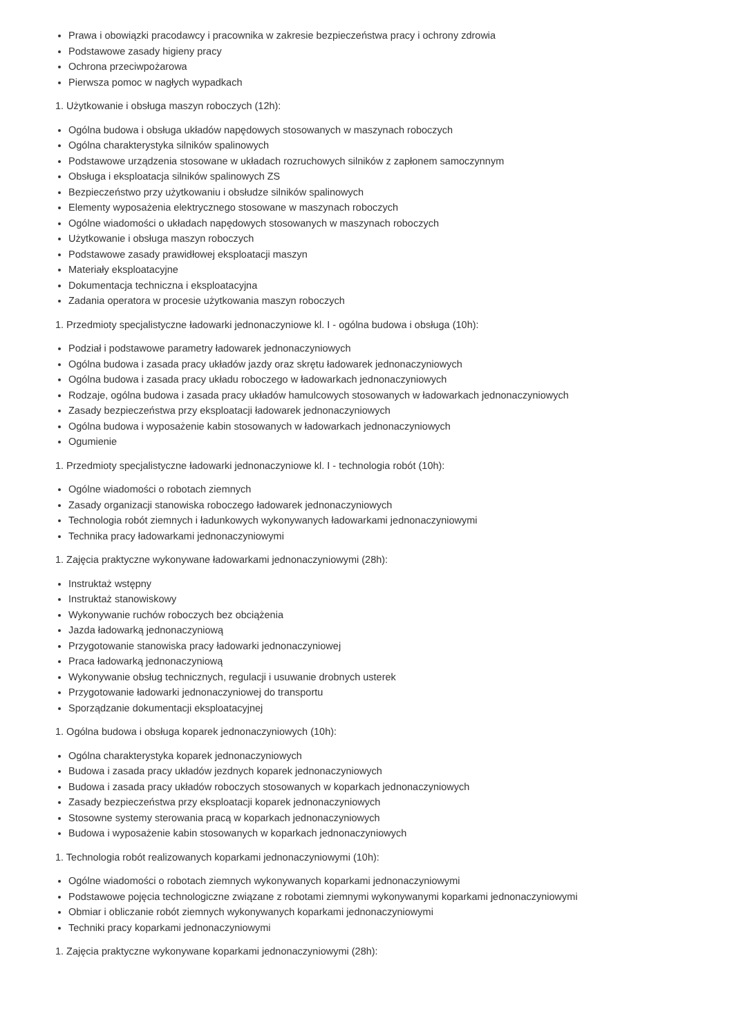Prawa i obowiązki pracodawcy i pracownika w zakresie bezpieczeństwa pracy i ochrony zdrowia
Podstawowe zasady higieny pracy
Ochrona przeciwpożarowa
Pierwsza pomoc w nagłych wypadkach
1. Użytkowanie i obsługa maszyn roboczych (12h):
Ogólna budowa i obsługa układów napędowych stosowanych w maszynach roboczych
Ogólna charakterystyka silników spalinowych
Podstawowe urządzenia stosowane w układach rozruchowych silników z zapłonem samoczynnym
Obsługa i eksploatacja silników spalinowych ZS
Bezpieczeństwo przy użytkowaniu i obsłudze silników spalinowych
Elementy wyposażenia elektrycznego stosowane w maszynach roboczych
Ogólne wiadomości o układach napędowych stosowanych w maszynach roboczych
Użytkowanie i obsługa maszyn roboczych
Podstawowe zasady prawidłowej eksploatacji maszyn
Materiały eksploatacyjne
Dokumentacja techniczna i eksploatacyjna
Zadania operatora w procesie użytkowania maszyn roboczych
1. Przedmioty specjalistyczne ładowarki jednonaczyniowe kl. I - ogólna budowa i obsługa (10h):
Podział i podstawowe parametry ładowarek jednonaczyniowych
Ogólna budowa i zasada pracy układów jazdy oraz skrętu ładowarek jednonaczyniowych
Ogólna budowa i zasada pracy układu roboczego w ładowarkach jednonaczyniowych
Rodzaje, ogólna budowa i zasada pracy układów hamulcowych stosowanych w ładowarkach jednonaczyniowych
Zasady bezpieczeństwa przy eksploatacji ładowarek jednonaczyniowych
Ogólna budowa i wyposażenie kabin stosowanych w ładowarkach jednonaczyniowych
Ogumienie
1. Przedmioty specjalistyczne ładowarki jednonaczyniowe kl. I - technologia robót (10h):
Ogólne wiadomości o robotach ziemnych
Zasady organizacji stanowiska roboczego ładowarek jednonaczyniowych
Technologia robót ziemnych i ładunkowych wykonywanych ładowarkami jednonaczyniowymi
Technika pracy ładowarkami jednonaczyniowymi
1. Zajęcia praktyczne wykonywane ładowarkami jednonaczyniowymi (28h):
Instruktaż wstępny
Instruktaż stanowiskowy
Wykonywanie ruchów roboczych bez obciążenia
Jazda ładowarką jednonaczyniową
Przygotowanie stanowiska pracy ładowarki jednonaczyniowej
Praca ładowarką jednonaczyniową
Wykonywanie obsług technicznych, regulacji i usuwanie drobnych usterek
Przygotowanie ładowarki jednonaczyniowej do transportu
Sporządzanie dokumentacji eksploatacyjnej
1. Ogólna budowa i obsługa koparek jednonaczyniowych (10h):
Ogólna charakterystyka koparek jednonaczyniowych
Budowa i zasada pracy układów jezdnych koparek jednonaczyniowych
Budowa i zasada pracy układów roboczych stosowanych w koparkach jednonaczyniowych
Zasady bezpieczeństwa przy eksploatacji koparek jednonaczyniowych
Stosowne systemy sterowania pracą w koparkach jednonaczyniowych
Budowa i wyposażenie kabin stosowanych w koparkach jednonaczyniowych
1. Technologia robót realizowanych koparkami jednonaczyniowymi (10h):
Ogólne wiadomości o robotach ziemnych wykonywanych koparkami jednonaczyniowymi
Podstawowe pojęcia technologiczne związane z robotami ziemnymi wykonywanymi koparkami jednonaczyniowymi
Obmiar i obliczanie robót ziemnych wykonywanych koparkami jednonaczyniowymi
Techniki pracy koparkami jednonaczyniowymi
1. Zajęcia praktyczne wykonywane koparkami jednonaczyniowymi (28h):